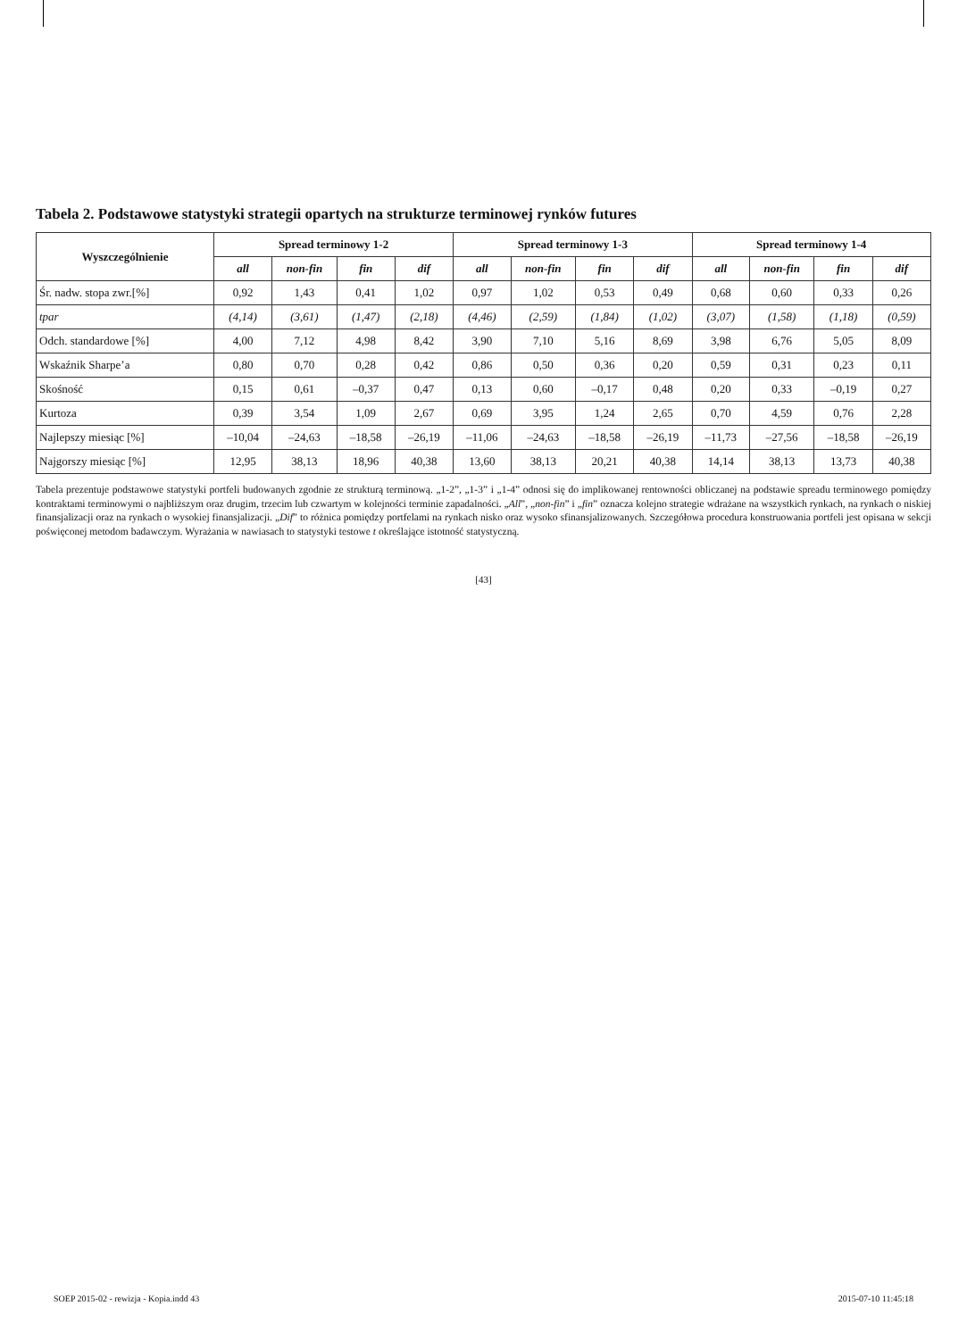Tabela 2. Podstawowe statystyki strategii opartych na strukturze terminowej rynków futures
| Wyszczególnienie | Spread terminowy 1-2 | | | | Spread terminowy 1-3 | | | | Spread terminowy 1-4 | | | |
| --- | --- | --- | --- | --- | --- | --- | --- | --- | --- | --- | --- | --- |
| | all | non-fin | fin | dif | all | non-fin | fin | dif | all | non-fin | fin | dif |
| Śr. nadw. stopa zwr.[%] | 0,92 | 1,43 | 0,41 | 1,02 | 0,97 | 1,02 | 0,53 | 0,49 | 0,68 | 0,60 | 0,33 | 0,26 |
| tpar | (4,14) | (3,61) | (1,47) | (2,18) | (4,46) | (2,59) | (1,84) | (1,02) | (3,07) | (1,58) | (1,18) | (0,59) |
| Odch. standardowe [%] | 4,00 | 7,12 | 4,98 | 8,42 | 3,90 | 7,10 | 5,16 | 8,69 | 3,98 | 6,76 | 5,05 | 8,09 |
| Wskaźnik Sharpe’a | 0,80 | 0,70 | 0,28 | 0,42 | 0,86 | 0,50 | 0,36 | 0,20 | 0,59 | 0,31 | 0,23 | 0,11 |
| Skośność | 0,15 | 0,61 | –0,37 | 0,47 | 0,13 | 0,60 | –0,17 | 0,48 | 0,20 | 0,33 | –0,19 | 0,27 |
| Kurtoza | 0,39 | 3,54 | 1,09 | 2,67 | 0,69 | 3,95 | 1,24 | 2,65 | 0,70 | 4,59 | 0,76 | 2,28 |
| Najlepszy miesiąc [%] | –10,04 | –24,63 | –18,58 | –26,19 | –11,06 | –24,63 | –18,58 | –26,19 | –11,73 | –27,56 | –18,58 | –26,19 |
| Najgorszy miesiąc [%] | 12,95 | 38,13 | 18,96 | 40,38 | 13,60 | 38,13 | 20,21 | 40,38 | 14,14 | 38,13 | 13,73 | 40,38 |
Tabela prezentuje podstawowe statystyki portfeli budowanych zgodnie ze strukturą terminową. „1-2”, „1-3” i „1-4” odnosi się do implikowanej rentowności obliczanej na podstawie spreadu terminowego pomiędzy kontraktami terminowymi o najbliższym oraz drugim, trzecim lub czwartym w kolejności terminie zapadalności. „All”, „non-fin” i „fin” oznacza kolejno strategie wdrażane na wszystkich rynkach, na rynkach o niskiej finansjalizacji oraz na rynkach o wysokiej finansjalizacji. „Dif” to różnica pomiędzy portfelami na rynkach nisko oraz wysoko sfinansjalizowanych. Szczegółowa procedura konstruowania portfeli jest opisana w sekcji poświęconej metodom badawczym. Wyrażania w nawiasach to statystyki testowe t określające istotność statystyczną.
[43]
SOEP 2015-02 - rewizja - Kopia.indd 43 2015-07-10 11:45:18